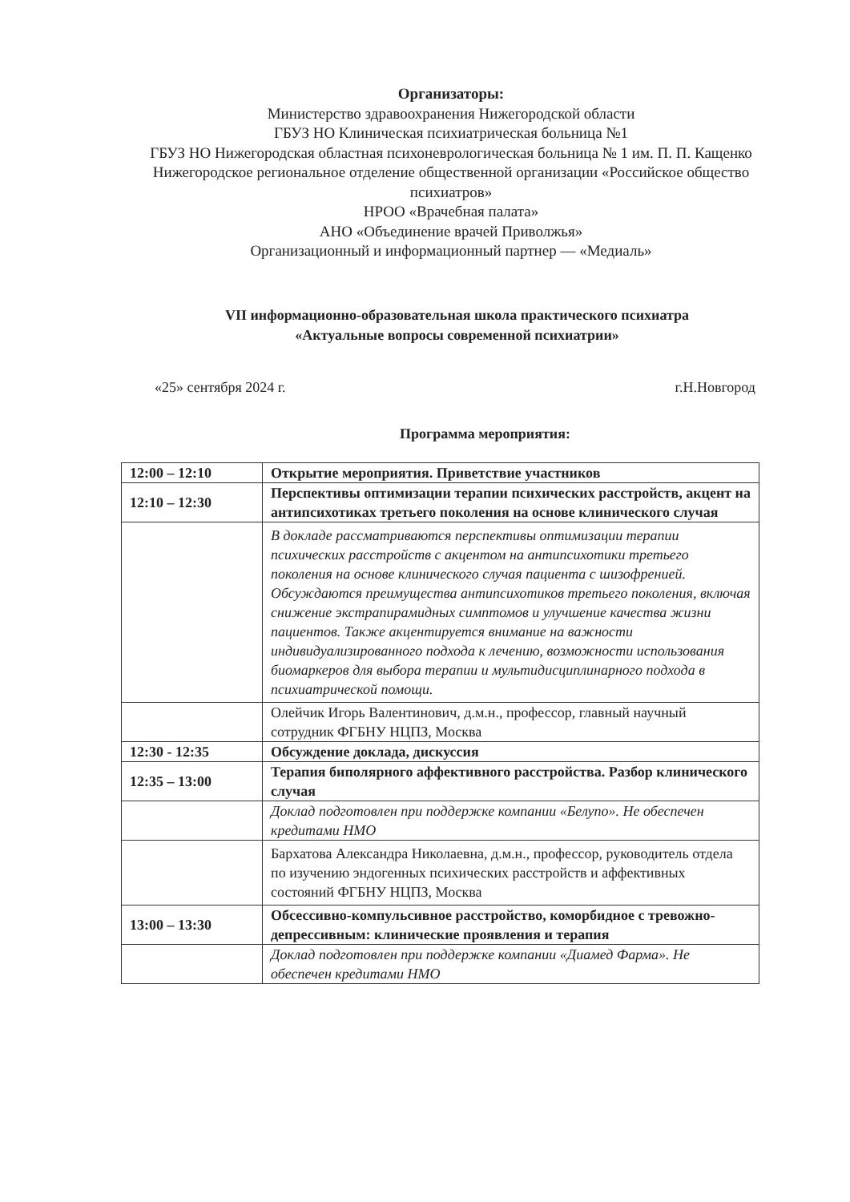Организаторы:
Министерство здравоохранения Нижегородской области
ГБУЗ НО Клиническая психиатрическая больница №1
ГБУЗ НО Нижегородская областная психоневрологическая больница № 1 им. П. П. Кащенко
Нижегородское региональное отделение общественной организации «Российское общество психиатров»
НРОО «Врачебная палата»
АНО «Объединение врачей Приволжья»
Организационный и информационный партнер — «Медиаль»
VII информационно-образовательная школа практического психиатра
«Актуальные вопросы современной психиатрии»
«25» сентября 2024 г. г.Н.Новгород
Программа мероприятия:
| 12:00 – 12:10 | Открытие мероприятия. Приветствие участников |
| 12:10 – 12:30 | Перспективы оптимизации терапии психических расстройств, акцент на антипсихотиках третьего поколения на основе клинического случая |
| | В докладе рассматриваются перспективы оптимизации терапии психических расстройств с акцентом на антипсихотики третьего поколения на основе клинического случая пациента с шизофренией. Обсуждаются преимущества антипсихотиков третьего поколения, включая снижение экстрапирамидных симптомов и улучшение качества жизни пациентов. Также акцентируется внимание на важности индивидуализированного подхода к лечению, возможности использования биомаркеров для выбора терапии и мультидисциплинарного подхода в психиатрической помощи. |
| | Олейчик Игорь Валентинович, д.м.н., профессор, главный научный сотрудник ФГБНУ НЦПЗ, Москва |
| 12:30 - 12:35 | Обсуждение доклада, дискуссия |
| 12:35 – 13:00 | Терапия биполярного аффективного расстройства. Разбор клинического случая |
| | Доклад подготовлен при поддержке компании «Белупо». Не обеспечен кредитами НМО |
| | Бархатова Александра Николаевна, д.м.н., профессор, руководитель отдела по изучению эндогенных психических расстройств и аффективных состояний ФГБНУ НЦПЗ, Москва |
| 13:00 – 13:30 | Обсессивно-компульсивное расстройство, коморбидное с тревожно-депрессивным: клинические проявления и терапия |
| | Доклад подготовлен при поддержке компании «Диамед Фарма». Не обеспечен кредитами НМО |